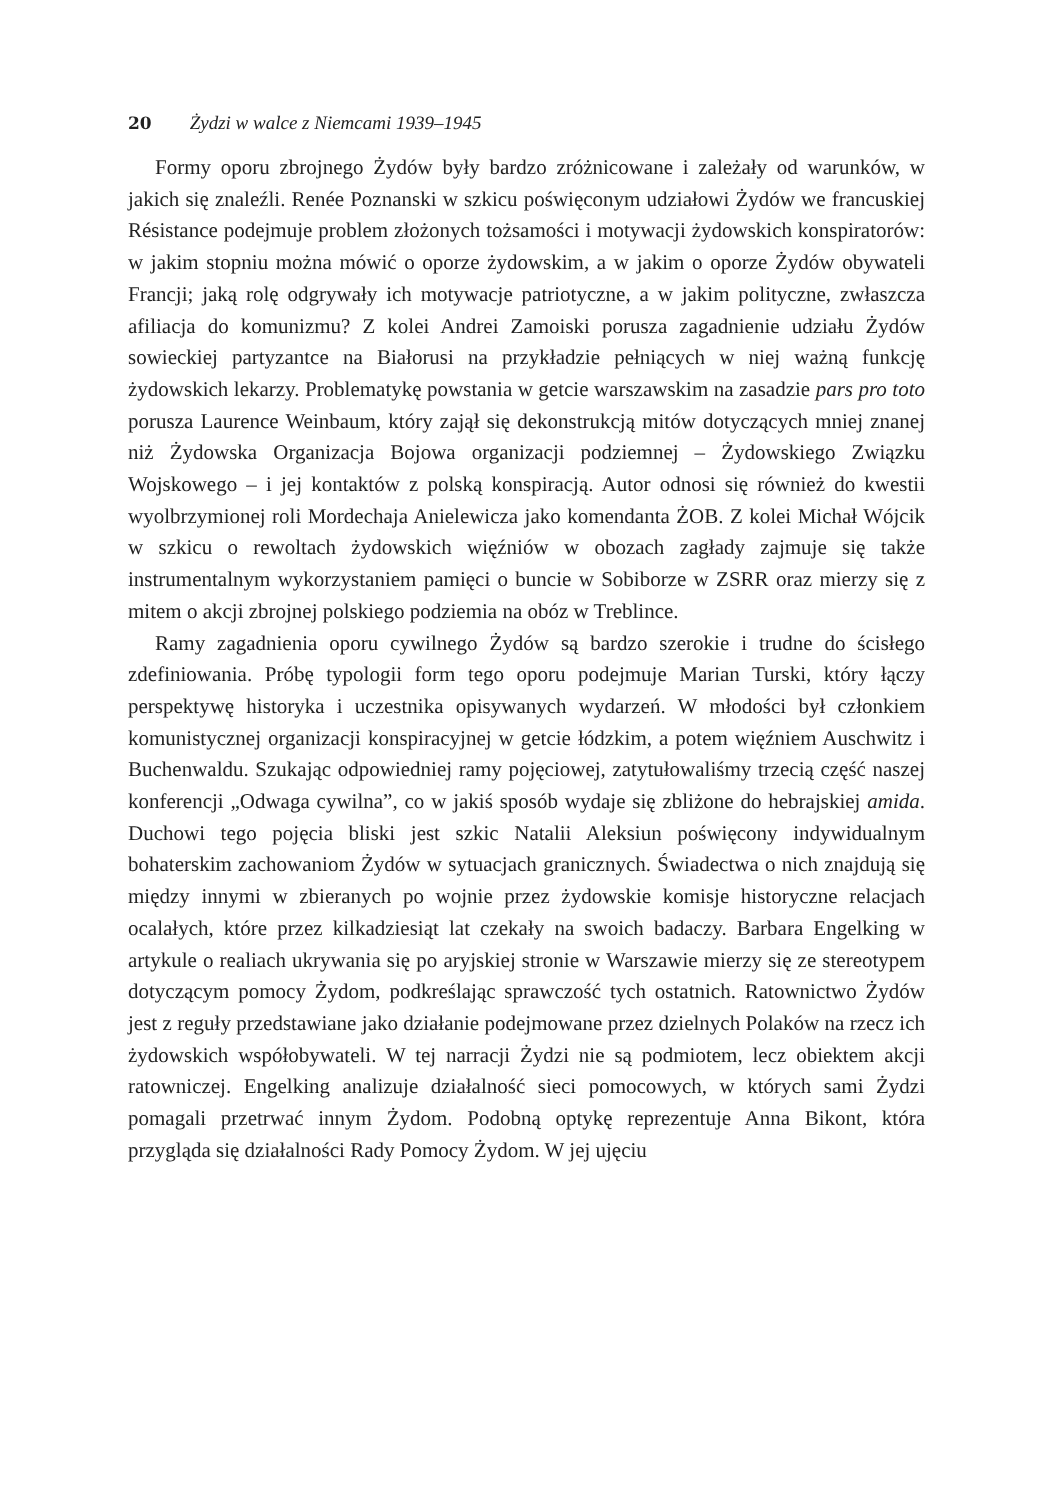20 Żydzi w walce z Niemcami 1939–1945
Formy oporu zbrojnego Żydów były bardzo zróżnicowane i zależały od warunków, w jakich się znaleźli. Renée Poznanski w szkicu poświęconym udziałowi Żydów we francuskiej Résistance podejmuje problem złożonych tożsamości i motywacji żydowskich konspiratorów: w jakim stopniu można mówić o oporze żydowskim, a w jakim o oporze Żydów obywateli Francji; jaką rolę odgrywały ich motywacje patriotyczne, a w jakim polityczne, zwłaszcza afiliacja do komunizmu? Z kolei Andrei Zamoiski porusza zagadnienie udziału Żydów sowieckiej partyzantce na Białorusi na przykładzie pełniących w niej ważną funkcję żydowskich lekarzy. Problematykę powstania w getcie warszawskim na zasadzie pars pro toto porusza Laurence Weinbaum, który zajął się dekonstrukcją mitów dotyczących mniej znanej niż Żydowska Organizacja Bojowa organizacji podziemnej – Żydowskiego Związku Wojskowego – i jej kontaktów z polską konspiracją. Autor odnosi się również do kwestii wyolbrzymionej roli Mordechaja Anielewicza jako komendanta ŻOB. Z kolei Michał Wójcik w szkicu o rewoltach żydowskich więźniów w obozach zagłady zajmuje się także instrumentalnym wykorzystaniem pamięci o buncie w Sobiborze w ZSRR oraz mierzy się z mitem o akcji zbrojnej polskiego podziemia na obóz w Treblince.
Ramy zagadnienia oporu cywilnego Żydów są bardzo szerokie i trudne do ścisłego zdefiniowania. Próbę typologii form tego oporu podejmuje Marian Turski, który łączy perspektywę historyka i uczestnika opisywanych wydarzeń. W młodości był członkiem komunistycznej organizacji konspiracyjnej w getcie łódzkim, a potem więźniem Auschwitz i Buchenwaldu. Szukając odpowiedniej ramy pojęciowej, zatytułowaliśmy trzecią część naszej konferencji „Odwaga cywilna”, co w jakiś sposób wydaje się zbliżone do hebrajskiej amida. Duchowi tego pojęcia bliski jest szkic Natalii Aleksiun poświęcony indywidualnym bohaterskim zachowaniom Żydów w sytuacjach granicznych. Świadectwa o nich znajdują się między innymi w zbieranych po wojnie przez żydowskie komisje historyczne relacjach ocalałych, które przez kilkadziesiąt lat czekały na swoich badaczy. Barbara Engelking w artykule o realiach ukrywania się po aryjskiej stronie w Warszawie mierzy się ze stereotypem dotyczącym pomocy Żydom, podkreślając sprawczość tych ostatnich. Ratownictwo Żydów jest z reguły przedstawiane jako działanie podejmowane przez dzielnych Polaków na rzecz ich żydowskich współobywateli. W tej narracji Żydzi nie są podmiotem, lecz obiektem akcji ratowniczej. Engelking analizuje działalność sieci pomocowych, w których sami Żydzi pomagali przetrwać innym Żydom. Podobną optykę reprezentuje Anna Bikont, która przygląda się działalności Rady Pomocy Żydom. W jej ujęciu